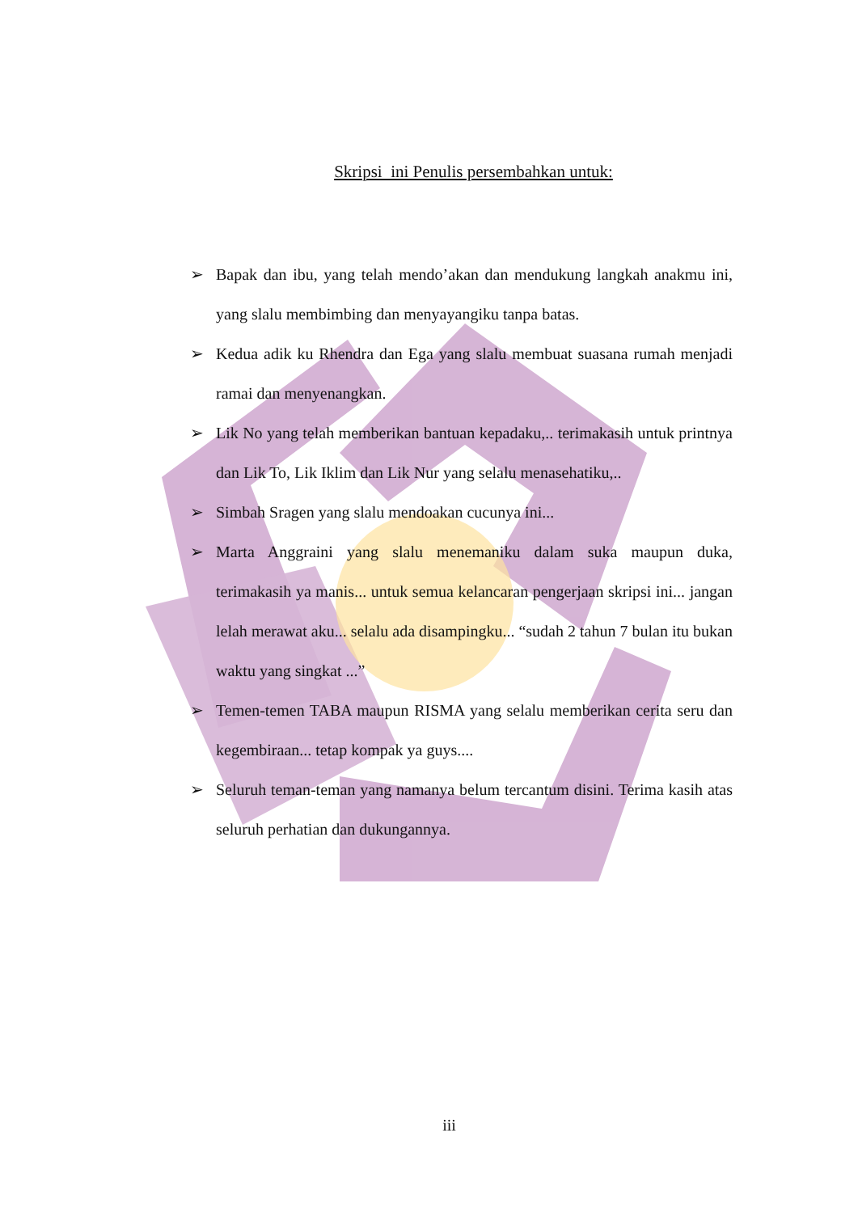Skripsi ini Penulis persembahkan untuk:
➢ Bapak dan ibu, yang telah mendo’akan dan mendukung langkah anakmu ini, yang slalu membimbing dan menyayangiku tanpa batas.
➢ Kedua adik ku Rhendra dan Ega yang slalu membuat suasana rumah menjadi ramai dan menyenangkan.
➢ Lik No yang telah memberikan bantuan kepadaku,.. terimakasih untuk printnya dan Lik To, Lik Iklim dan Lik Nur yang selalu menasehatiku,..
➢ Simbah Sragen yang slalu mendoakan cucunya ini...
➢ Marta Anggraini yang slalu menemaniku dalam suka maupun duka, terimakasih ya manis... untuk semua kelancaran pengerjaan skripsi ini... jangan lelah merawat aku... selalu ada disampingku... “sudah 2 tahun 7 bulan itu bukan waktu yang singkat ...”
➢ Temen-temen TABA maupun RISMA yang selalu memberikan cerita seru dan kegembiraan... tetap kompak ya guys....
➢ Seluruh teman-teman yang namanya belum tercantum disini. Terima kasih atas seluruh perhatian dan dukungannya.
iii